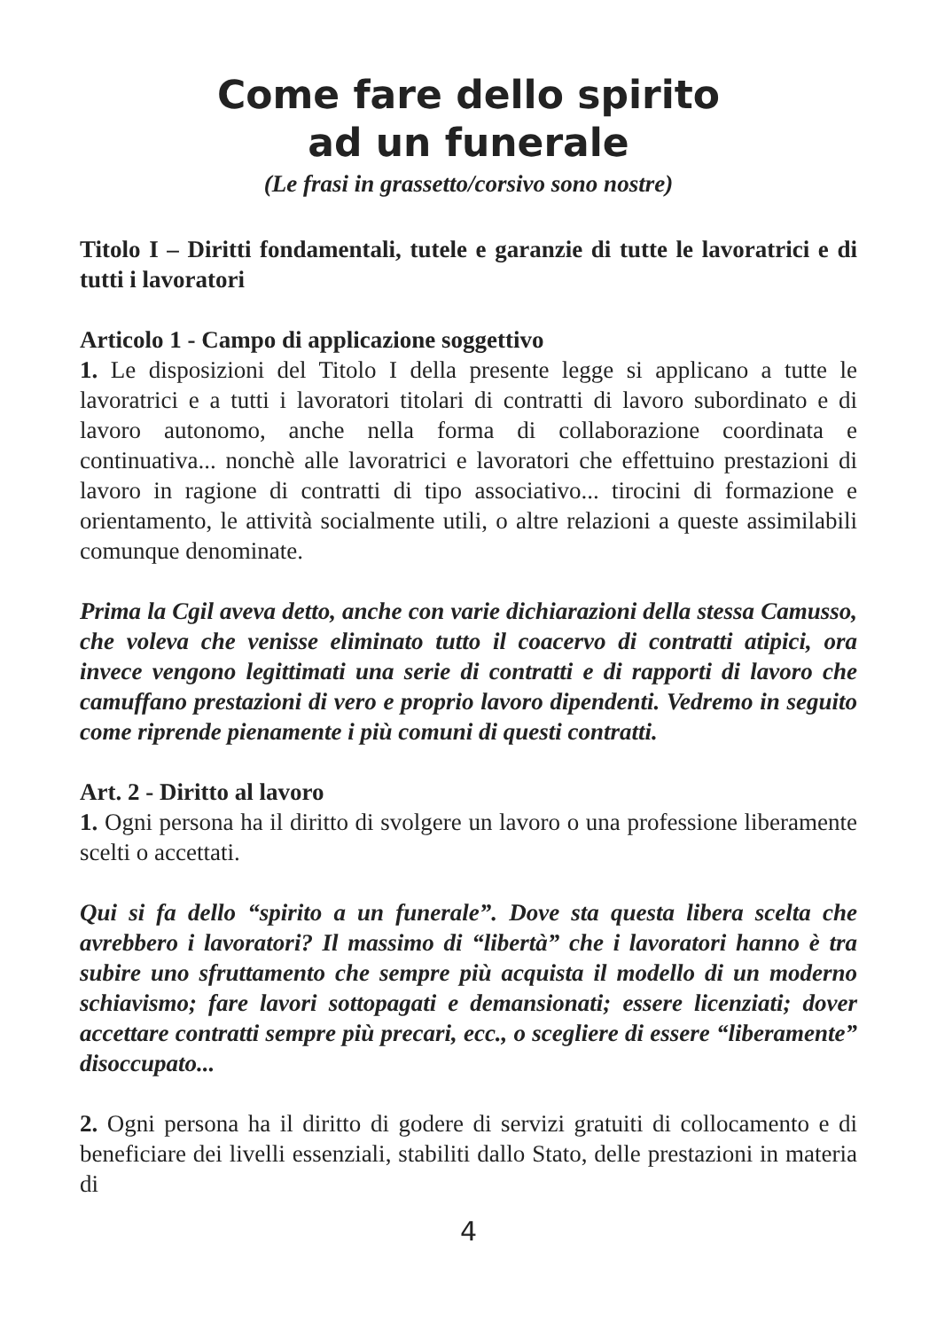Come fare dello spirito
ad un funerale
(Le frasi in grassetto/corsivo sono nostre)
Titolo I – Diritti fondamentali, tutele e garanzie di tutte le lavoratrici e di tutti i lavoratori
Articolo 1 - Campo di applicazione soggettivo
1. Le disposizioni del Titolo I della presente legge si applicano a tutte le lavoratrici e a tutti i lavoratori titolari di contratti di lavoro subordinato e di lavoro autonomo, anche nella forma di collaborazione coordinata e continuativa... nonchè alle lavoratrici e lavoratori che effettuino prestazioni di lavoro in ragione di contratti di tipo associativo... tirocini di formazione e orientamento, le attività socialmente utili, o altre relazioni a queste assimilabili comunque denominate.
Prima la Cgil aveva detto, anche con varie dichiarazioni della stessa Camusso, che voleva che venisse eliminato tutto il coacervo di contratti atipici, ora invece vengono legittimati una serie di contratti e di rapporti di lavoro che camuffano prestazioni di vero e proprio lavoro dipendenti. Vedremo in seguito come riprende pienamente i più comuni di questi contratti.
Art. 2 - Diritto al lavoro
1. Ogni persona ha il diritto di svolgere un lavoro o una professione liberamente scelti o accettati.
Qui si fa dello “spirito a un funerale”. Dove sta questa libera scelta che avrebbero i lavoratori? Il massimo di “libertà” che i lavoratori hanno è tra subire uno sfruttamento che sempre più acquista il modello di un moderno schiavismo; fare lavori sottopagati e demansionati; essere licenziati; dover accettare contratti sempre più precari, ecc., o scegliere di essere “liberamente” disoccupato...
2. Ogni persona ha il diritto di godere di servizi gratuiti di collocamento e di beneficiare dei livelli essenziali, stabiliti dallo Stato, delle prestazioni in materia di
4